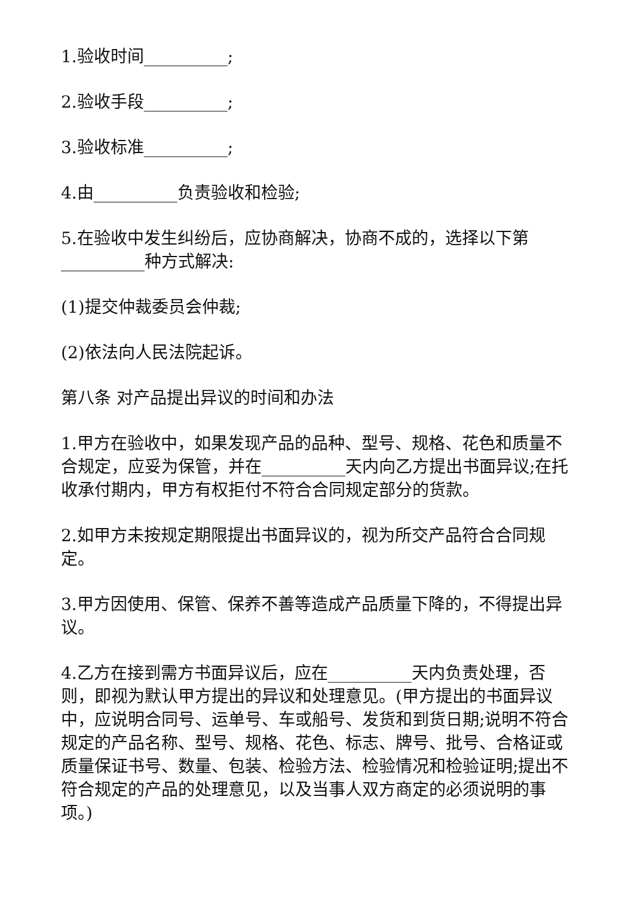1.验收时间__________;
2.验收手段__________;
3.验收标准__________;
4.由__________负责验收和检验;
5.在验收中发生纠纷后，应协商解决，协商不成的，选择以下第__________种方式解决:
(1)提交仲裁委员会仲裁;
(2)依法向人民法院起诉。
第八条 对产品提出异议的时间和办法
1.甲方在验收中，如果发现产品的品种、型号、规格、花色和质量不合规定，应妥为保管，并在__________天内向乙方提出书面异议;在托收承付期内，甲方有权拒付不符合合同规定部分的货款。
2.如甲方未按规定期限提出书面异议的，视为所交产品符合合同规定。
3.甲方因使用、保管、保养不善等造成产品质量下降的，不得提出异议。
4.乙方在接到需方书面异议后，应在__________天内负责处理，否则，即视为默认甲方提出的异议和处理意见。(甲方提出的书面异议中，应说明合同号、运单号、车或船号、发货和到货日期;说明不符合规定的产品名称、型号、规格、花色、标志、牌号、批号、合格证或质量保证书号、数量、包装、检验方法、检验情况和检验证明;提出不符合规定的产品的处理意见，以及当事人双方商定的必须说明的事项。)